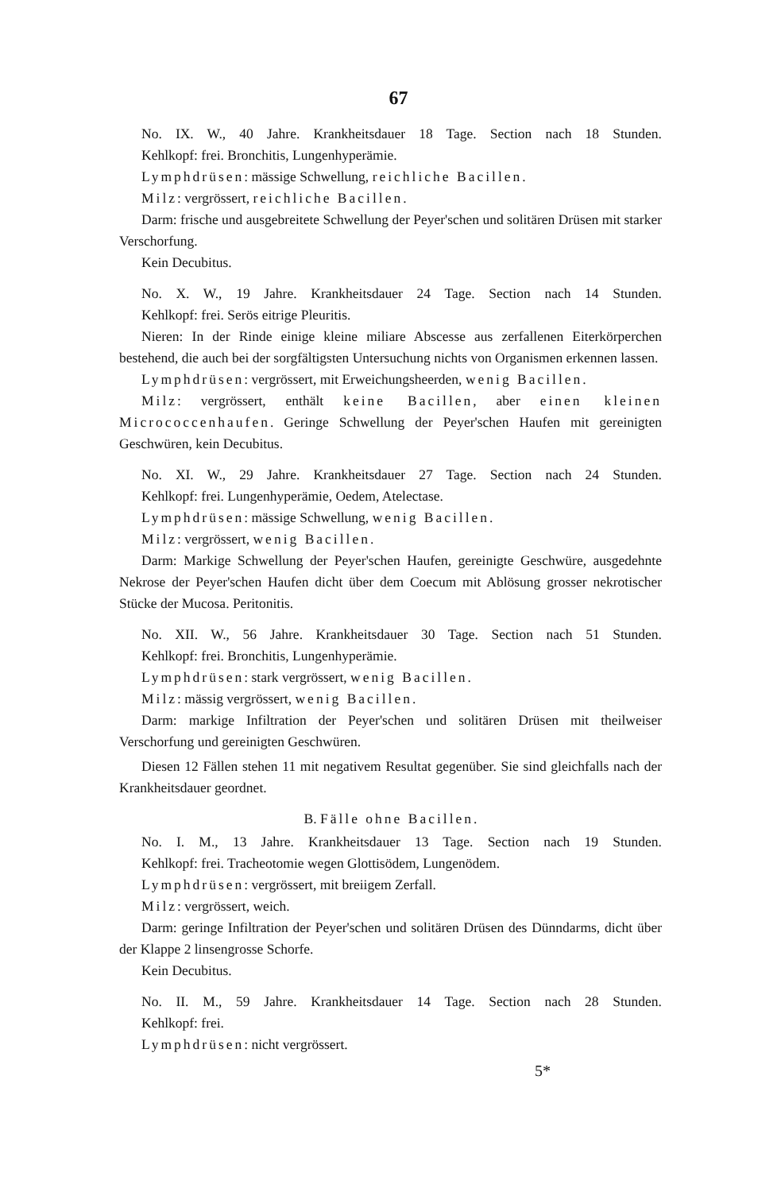67
No. IX. W., 40 Jahre. Krankheitsdauer 18 Tage. Section nach 18 Stunden.
Kehlkopf: frei. Bronchitis, Lungenhyperämie.
Lymphdrüsen: mässige Schwellung, reichliche Bacillen.
Milz: vergrössert, reichliche Bacillen.
Darm: frische und ausgebreitete Schwellung der Peyer'schen und solitären Drüsen mit starker Verschorfung.
Kein Decubitus.
No. X. W., 19 Jahre. Krankheitsdauer 24 Tage. Section nach 14 Stunden.
Kehlkopf: frei. Serös eitrige Pleuritis.
Nieren: In der Rinde einige kleine miliare Abscesse aus zerfallenen Eiterkörperchen bestehend, die auch bei der sorgfältigsten Untersuchung nichts von Organismen erkennen lassen.
Lymphdrüsen: vergrössert, mit Erweichungsheerden, wenig Bacillen.
Milz: vergrössert, enthält keine Bacillen, aber einen kleinen Micrococcenhaufen. Geringe Schwellung der Peyer'schen Haufen mit gereinigten Geschwüren, kein Decubitus.
No. XI. W., 29 Jahre. Krankheitsdauer 27 Tage. Section nach 24 Stunden.
Kehlkopf: frei. Lungenhyperämie, Oedem, Atelectase.
Lymphdrüsen: mässige Schwellung, wenig Bacillen.
Milz: vergrössert, wenig Bacillen.
Darm: Markige Schwellung der Peyer'schen Haufen, gereinigte Geschwüre, ausgedehnte Nekrose der Peyer'schen Haufen dicht über dem Coecum mit Ablösung grosser nekrotischer Stücke der Mucosa. Peritonitis.
No. XII. W., 56 Jahre. Krankheitsdauer 30 Tage. Section nach 51 Stunden.
Kehlkopf: frei. Bronchitis, Lungenhyperämie.
Lymphdrüsen: stark vergrössert, wenig Bacillen.
Milz: mässig vergrössert, wenig Bacillen.
Darm: markige Infiltration der Peyer'schen und solitären Drüsen mit theilweiser Verschorfung und gereinigten Geschwüren.
Diesen 12 Fällen stehen 11 mit negativem Resultat gegenüber. Sie sind gleichfalls nach der Krankheitsdauer geordnet.
B. Fälle ohne Bacillen.
No. I. M., 13 Jahre. Krankheitsdauer 13 Tage. Section nach 19 Stunden.
Kehlkopf: frei. Tracheotomie wegen Glottisödem, Lungenödem.
Lymphdrüsen: vergrössert, mit breiigem Zerfall.
Milz: vergrössert, weich.
Darm: geringe Infiltration der Peyer'schen und solitären Drüsen des Dünndarms, dicht über der Klappe 2 linsengrosse Schorfe.
Kein Decubitus.
No. II. M., 59 Jahre. Krankheitsdauer 14 Tage. Section nach 28 Stunden.
Kehlkopf: frei.
Lymphdrüsen: nicht vergrössert.
5*